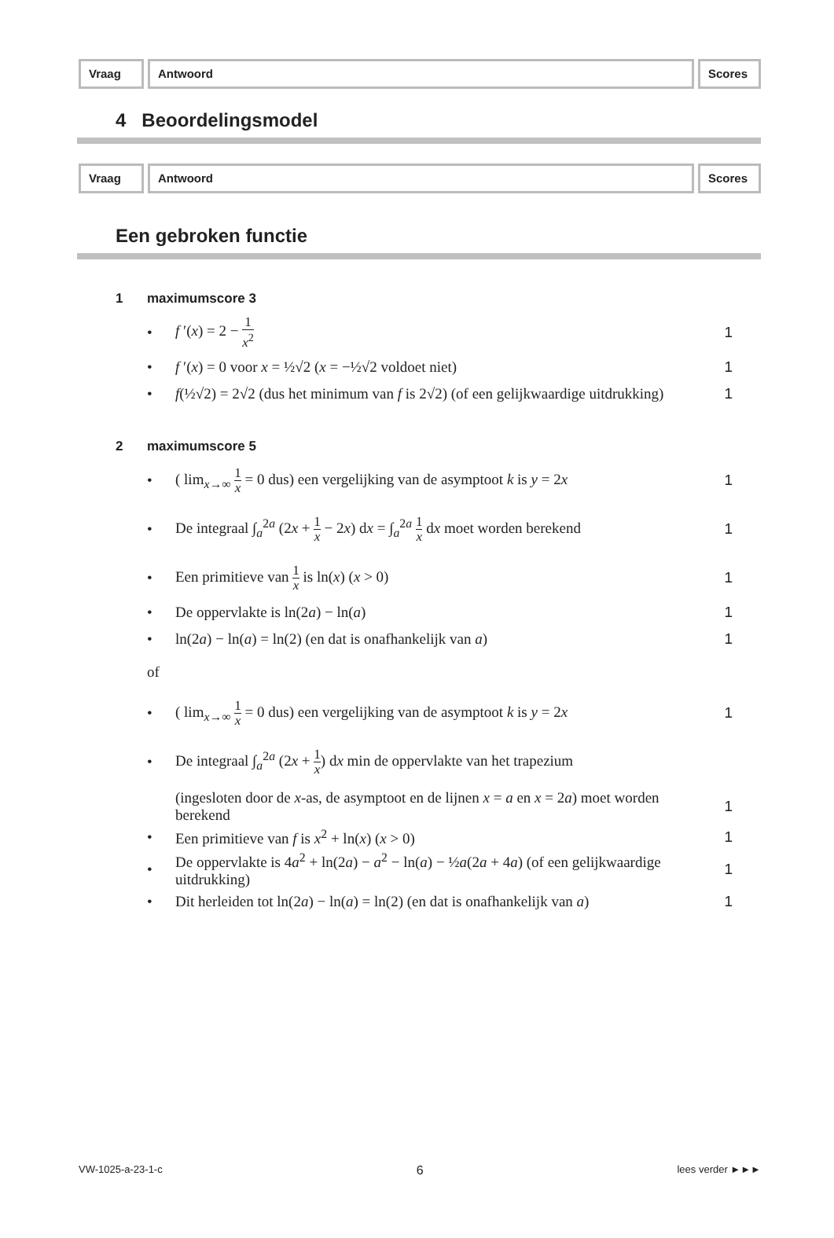Vraag Antwoord Scores
4 Beoordelingsmodel
Vraag Antwoord Scores
Een gebroken functie
1 maximumscore 3
• f ′(x) = 2 − 1 x<sup>2</sup>
1
•
f ′(x) = 0 voor x = ½√2 (x = −½√2 voldoet niet)
1
•
f(½√2) = 2√2 (dus het minimum van f is 2√2) (of een gelijkwaardige uitdrukking)
1
2 maximumscore 5
•
( lim<sub>x→∞</sub> 1 x = 0 dus) een vergelijking van de asymptoot k is y = 2x
1
•
De integraal ∫<sub>a</sub><sup>2a</sup> (2x + 1 x − 2x) dx = ∫<sub>a</sub><sup>2a</sup> 1 x dx moet worden berekend
1
•
Een primitieve van 1 x is ln(x) (x > 0)
1
•
De oppervlakte is ln(2a) − ln(a)
1
•
ln(2a) − ln(a) = ln(2) (en dat is onafhankelijk van a)
1
of
•
( lim<sub>x→∞</sub> 1 x = 0 dus) een vergelijking van de asymptoot k is y = 2x
1
•
De integraal ∫<sub>a</sub><sup>2a</sup> (2x + 1 x) dx min de oppervlakte van het trapezium
(ingesloten door de x-as, de asymptoot en de lijnen x = a en x = 2a) moet worden berekend
1
•
Een primitieve van f is x<sup>2</sup> + ln(x) (x > 0)
1
•
De oppervlakte is 4a<sup>2</sup> + ln(2a) − a<sup>2</sup> − ln(a) − ½a(2a + 4a) (of een gelijkwaardige uitdrukking)
1
•
Dit herleiden tot ln(2a) − ln(a) = ln(2) (en dat is onafhankelijk van a)
1
VW-1025-a-23-1-c 6 lees verder ►►►